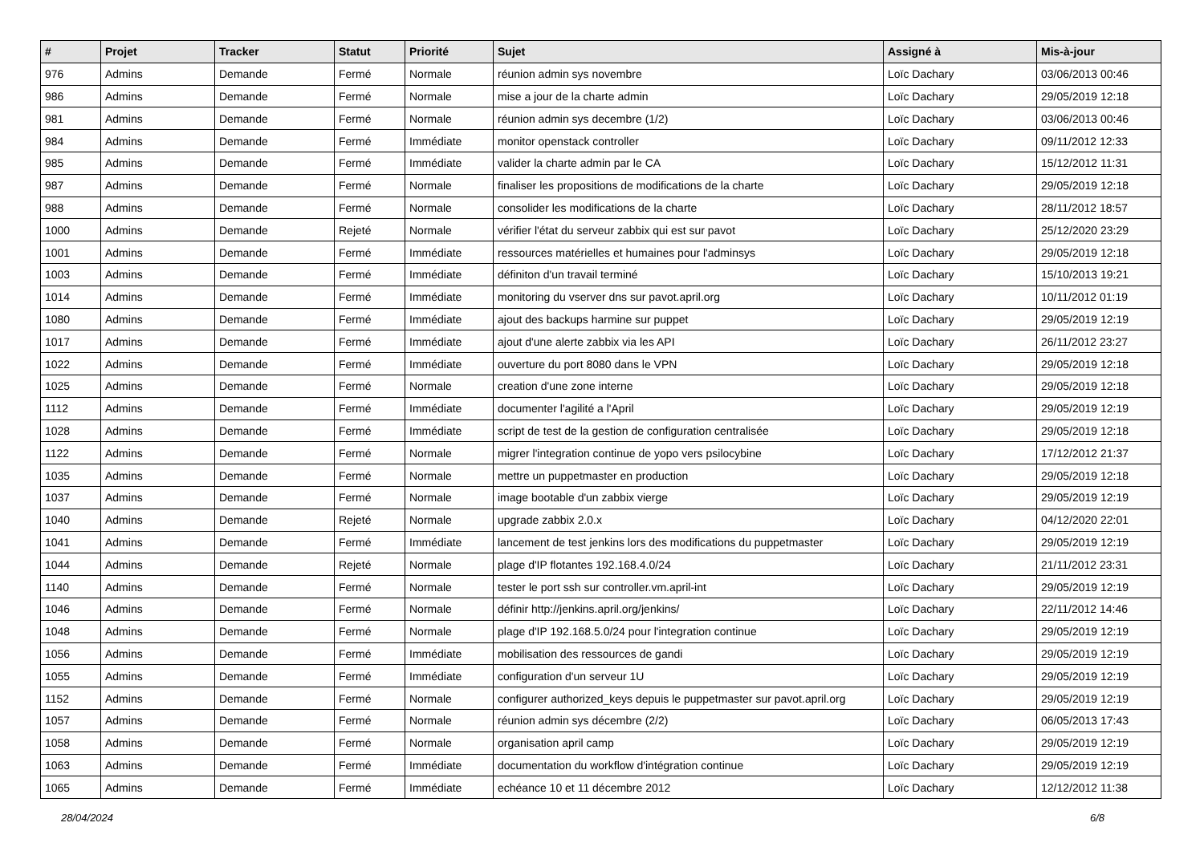| # | Projet | Tracker | Statut | Priorité | Sujet | Assigné à | Mis-à-jour |
| --- | --- | --- | --- | --- | --- | --- | --- |
| 976 | Admins | Demande | Fermé | Normale | réunion admin sys novembre | Loïc Dachary | 03/06/2013 00:46 |
| 986 | Admins | Demande | Fermé | Normale | mise a jour de la charte admin | Loïc Dachary | 29/05/2019 12:18 |
| 981 | Admins | Demande | Fermé | Normale | réunion admin sys decembre (1/2) | Loïc Dachary | 03/06/2013 00:46 |
| 984 | Admins | Demande | Fermé | Immédiate | monitor openstack controller | Loïc Dachary | 09/11/2012 12:33 |
| 985 | Admins | Demande | Fermé | Immédiate | valider la charte admin par le CA | Loïc Dachary | 15/12/2012 11:31 |
| 987 | Admins | Demande | Fermé | Normale | finaliser les propositions de modifications de la charte | Loïc Dachary | 29/05/2019 12:18 |
| 988 | Admins | Demande | Fermé | Normale | consolider les modifications de la charte | Loïc Dachary | 28/11/2012 18:57 |
| 1000 | Admins | Demande | Rejeté | Normale | vérifier l'état du serveur zabbix qui est sur pavot | Loïc Dachary | 25/12/2020 23:29 |
| 1001 | Admins | Demande | Fermé | Immédiate | ressources matérielles et humaines pour l'adminsys | Loïc Dachary | 29/05/2019 12:18 |
| 1003 | Admins | Demande | Fermé | Immédiate | définiton d'un travail terminé | Loïc Dachary | 15/10/2013 19:21 |
| 1014 | Admins | Demande | Fermé | Immédiate | monitoring du vserver dns sur pavot.april.org | Loïc Dachary | 10/11/2012 01:19 |
| 1080 | Admins | Demande | Fermé | Immédiate | ajout des backups harmine sur puppet | Loïc Dachary | 29/05/2019 12:19 |
| 1017 | Admins | Demande | Fermé | Immédiate | ajout d'une alerte zabbix via les API | Loïc Dachary | 26/11/2012 23:27 |
| 1022 | Admins | Demande | Fermé | Immédiate | ouverture du port 8080 dans le VPN | Loïc Dachary | 29/05/2019 12:18 |
| 1025 | Admins | Demande | Fermé | Normale | creation d'une zone interne | Loïc Dachary | 29/05/2019 12:18 |
| 1112 | Admins | Demande | Fermé | Immédiate | documenter l'agilité a l'April | Loïc Dachary | 29/05/2019 12:19 |
| 1028 | Admins | Demande | Fermé | Immédiate | script de test de la gestion de configuration centralisée | Loïc Dachary | 29/05/2019 12:18 |
| 1122 | Admins | Demande | Fermé | Normale | migrer l'integration continue de yopo vers psilocybine | Loïc Dachary | 17/12/2012 21:37 |
| 1035 | Admins | Demande | Fermé | Normale | mettre un puppetmaster en production | Loïc Dachary | 29/05/2019 12:18 |
| 1037 | Admins | Demande | Fermé | Normale | image bootable d'un zabbix vierge | Loïc Dachary | 29/05/2019 12:19 |
| 1040 | Admins | Demande | Rejeté | Normale | upgrade zabbix 2.0.x | Loïc Dachary | 04/12/2020 22:01 |
| 1041 | Admins | Demande | Fermé | Immédiate | lancement de test jenkins lors des modifications du puppetmaster | Loïc Dachary | 29/05/2019 12:19 |
| 1044 | Admins | Demande | Rejeté | Normale | plage d'IP flotantes 192.168.4.0/24 | Loïc Dachary | 21/11/2012 23:31 |
| 1140 | Admins | Demande | Fermé | Normale | tester le port ssh sur controller.vm.april-int | Loïc Dachary | 29/05/2019 12:19 |
| 1046 | Admins | Demande | Fermé | Normale | définir http://jenkins.april.org/jenkins/ | Loïc Dachary | 22/11/2012 14:46 |
| 1048 | Admins | Demande | Fermé | Normale | plage d'IP 192.168.5.0/24 pour l'integration continue | Loïc Dachary | 29/05/2019 12:19 |
| 1056 | Admins | Demande | Fermé | Immédiate | mobilisation des ressources de gandi | Loïc Dachary | 29/05/2019 12:19 |
| 1055 | Admins | Demande | Fermé | Immédiate | configuration d'un serveur 1U | Loïc Dachary | 29/05/2019 12:19 |
| 1152 | Admins | Demande | Fermé | Normale | configurer authorized_keys depuis le puppetmaster sur pavot.april.org | Loïc Dachary | 29/05/2019 12:19 |
| 1057 | Admins | Demande | Fermé | Normale | réunion admin sys décembre (2/2) | Loïc Dachary | 06/05/2013 17:43 |
| 1058 | Admins | Demande | Fermé | Normale | organisation april camp | Loïc Dachary | 29/05/2019 12:19 |
| 1063 | Admins | Demande | Fermé | Immédiate | documentation du workflow d'intégration continue | Loïc Dachary | 29/05/2019 12:19 |
| 1065 | Admins | Demande | Fermé | Immédiate | echéance 10 et 11 décembre 2012 | Loïc Dachary | 12/12/2012 11:38 |
28/04/2024 6/8